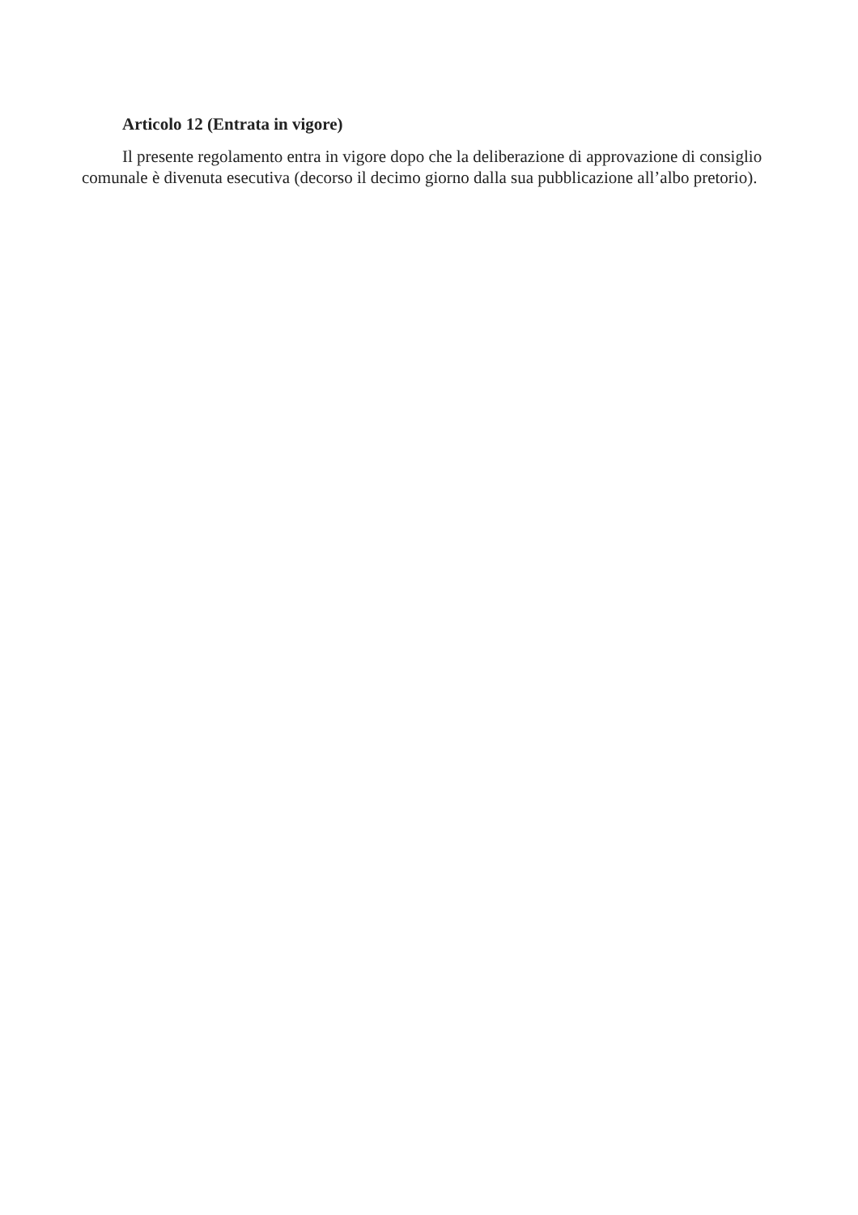Articolo 12 (Entrata in vigore)
Il presente regolamento entra in vigore dopo che la deliberazione di approvazione di consiglio comunale è divenuta esecutiva (decorso il decimo giorno dalla sua pubblicazione all’albo pretorio).